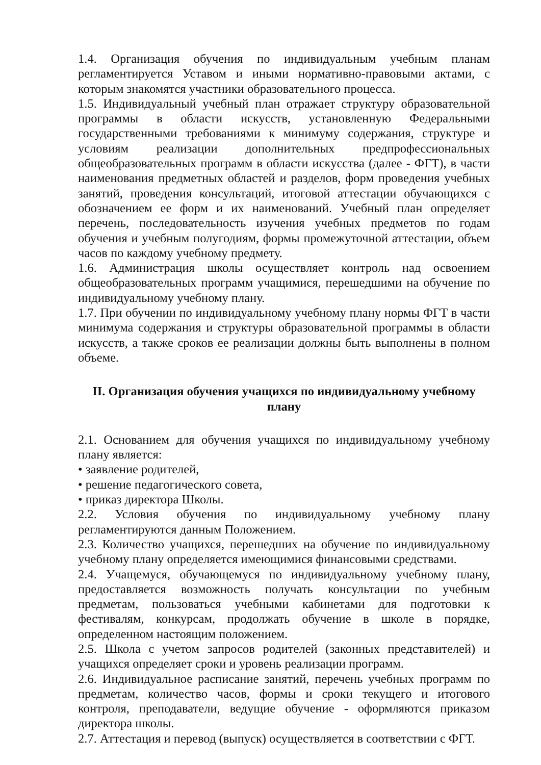1.4. Организация обучения по индивидуальным учебным планам регламентируется Уставом и иными нормативно-правовыми актами, с которым знакомятся участники образовательного процесса.
1.5. Индивидуальный учебный план отражает структуру образовательной программы в области искусств, установленную Федеральными государственными требованиями к минимуму содержания, структуре и условиям реализации дополнительных предпрофессиональных общеобразовательных программ в области искусства (далее - ФГТ), в части наименования предметных областей и разделов, форм проведения учебных занятий, проведения консультаций, итоговой аттестации обучающихся с обозначением ее форм и их наименований. Учебный план определяет перечень, последовательность изучения учебных предметов по годам обучения и учебным полугодиям, формы промежуточной аттестации, объем часов по каждому учебному предмету.
1.6. Администрация школы осуществляет контроль над освоением общеобразовательных программ учащимися, перешедшими на обучение по индивидуальному учебному плану.
1.7. При обучении по индивидуальному учебному плану нормы ФГТ в части минимума содержания и структуры образовательной программы в области искусств, а также сроков ее реализации должны быть выполнены в полном объеме.
II. Организация обучения учащихся по индивидуальному учебному плану
2.1. Основанием для обучения учащихся по индивидуальному учебному плану является:
• заявление родителей,
• решение педагогического совета,
• приказ директора Школы.
2.2. Условия обучения по индивидуальному учебному плану регламентируются данным Положением.
2.3. Количество учащихся, перешедших на обучение по индивидуальному учебному плану определяется имеющимися финансовыми средствами.
2.4. Учащемуся, обучающемуся по индивидуальному учебному плану, предоставляется возможность получать консультации по учебным предметам, пользоваться учебными кабинетами для подготовки к фестивалям, конкурсам, продолжать обучение в школе в порядке, определенном настоящим положением.
2.5. Школа с учетом запросов родителей (законных представителей) и учащихся определяет сроки и уровень реализации программ.
2.6. Индивидуальное расписание занятий, перечень учебных программ по предметам, количество часов, формы и сроки текущего и итогового контроля, преподаватели, ведущие обучение - оформляются приказом директора школы.
2.7. Аттестация и перевод (выпуск) осуществляется в соответствии с ФГТ.